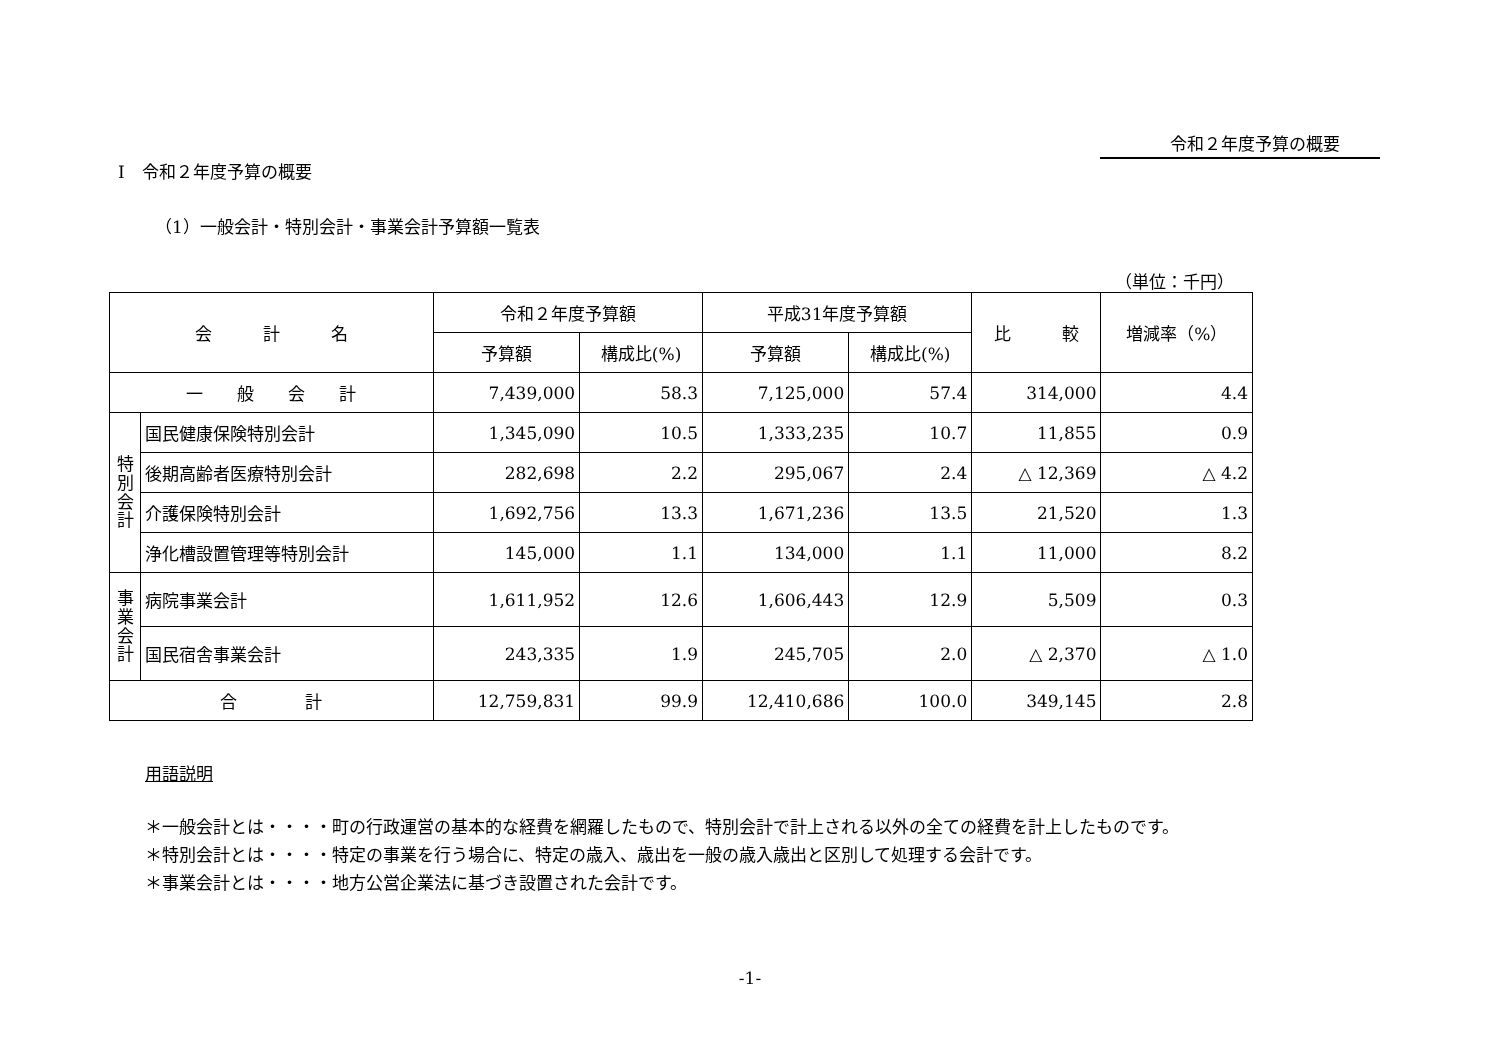令和２年度予算の概要
Ⅰ　令和２年度予算の概要
（1）一般会計・特別会計・事業会計予算額一覧表
（単位：千円）
| 会 計 名 | | 令和２年度予算額 | | 平成31年度予算額 | | 比 較 | 増減率（%） |
| --- | --- | --- | --- | --- | --- | --- | --- |
| | | 予算額 | 構成比(%) | 予算額 | 構成比(%) | | |
| 一 般 会 計 | | 7,439,000 | 58.3 | 7,125,000 | 57.4 | 314,000 | 4.4 |
| 特 別 会 計 | 国民健康保険特別会計 | 1,345,090 | 10.5 | 1,333,235 | 10.7 | 11,855 | 0.9 |
| | 後期高齢者医療特別会計 | 282,698 | 2.2 | 295,067 | 2.4 | △ 12,369 | △ 4.2 |
| | 介護保険特別会計 | 1,692,756 | 13.3 | 1,671,236 | 13.5 | 21,520 | 1.3 |
| | 浄化槽設置管理等特別会計 | 145,000 | 1.1 | 134,000 | 1.1 | 11,000 | 8.2 |
| 事 業 会 計 | 病院事業会計 | 1,611,952 | 12.6 | 1,606,443 | 12.9 | 5,509 | 0.3 |
| | 国民宿舎事業会計 | 243,335 | 1.9 | 245,705 | 2.0 | △ 2,370 | △ 1.0 |
| 合 計 | | 12,759,831 | 99.9 | 12,410,686 | 100.0 | 349,145 | 2.8 |
用語説明
＊一般会計とは・・・・町の行政運営の基本的な経費を網羅したもので、特別会計で計上される以外の全ての経費を計上したものです。
＊特別会計とは・・・・特定の事業を行う場合に、特定の歳入、歳出を一般の歳入歳出と区別して処理する会計です。
＊事業会計とは・・・・地方公営企業法に基づき設置された会計です。
-1-